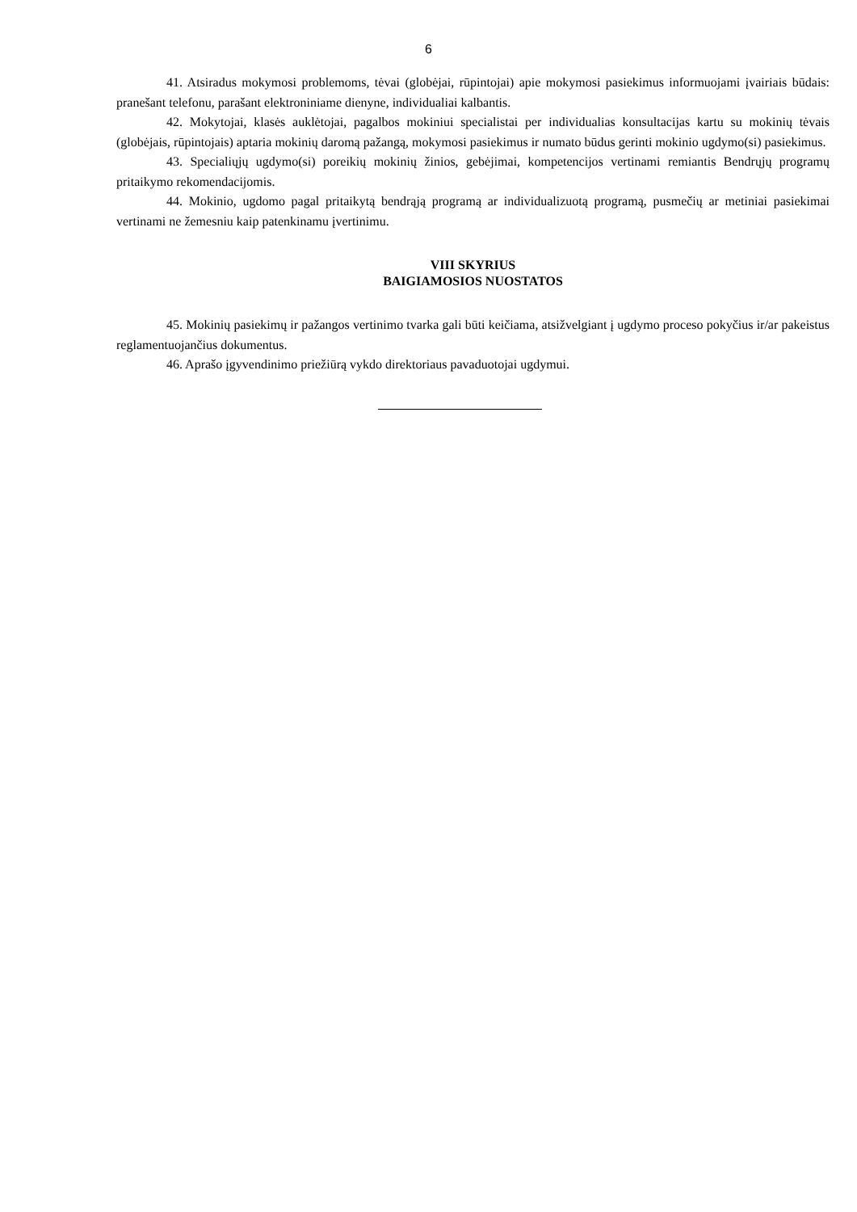6
41. Atsiradus mokymosi problemoms, tėvai (globėjai, rūpintojai) apie mokymosi pasiekimus informuojami įvairiais būdais: pranešant telefonu, parašant elektroniniame dienyne, individualiai kalbantis.
42. Mokytojai, klasės auklėtojai, pagalbos mokiniui specialistai per individualias konsultacijas kartu su mokinių tėvais (globėjais, rūpintojais) aptaria mokinių daromą pažangą, mokymosi pasiekimus ir numato būdus gerinti mokinio ugdymo(si) pasiekimus.
43. Specialiųjų ugdymo(si) poreikių mokinių žinios, gebėjimai, kompetencijos vertinami remiantis Bendrųjų programų pritaikymo rekomendacijomis.
44. Mokinio, ugdomo pagal pritaikytą bendrąją programą ar individualizuotą programą, pusmečių ar metiniai pasiekimai vertinami ne žemesniu kaip patenkinamu įvertinimu.
VIII SKYRIUS
BAIGIAMOSIOS NUOSTATOS
45. Mokinių pasiekimų ir pažangos vertinimo tvarka gali būti keičiama, atsižvelgiant į ugdymo proceso pokyčius ir/ar pakeistus reglamentuojančius dokumentus.
46. Aprašo įgyvendinimo priežiūrą vykdo direktoriaus pavaduotojai ugdymui.